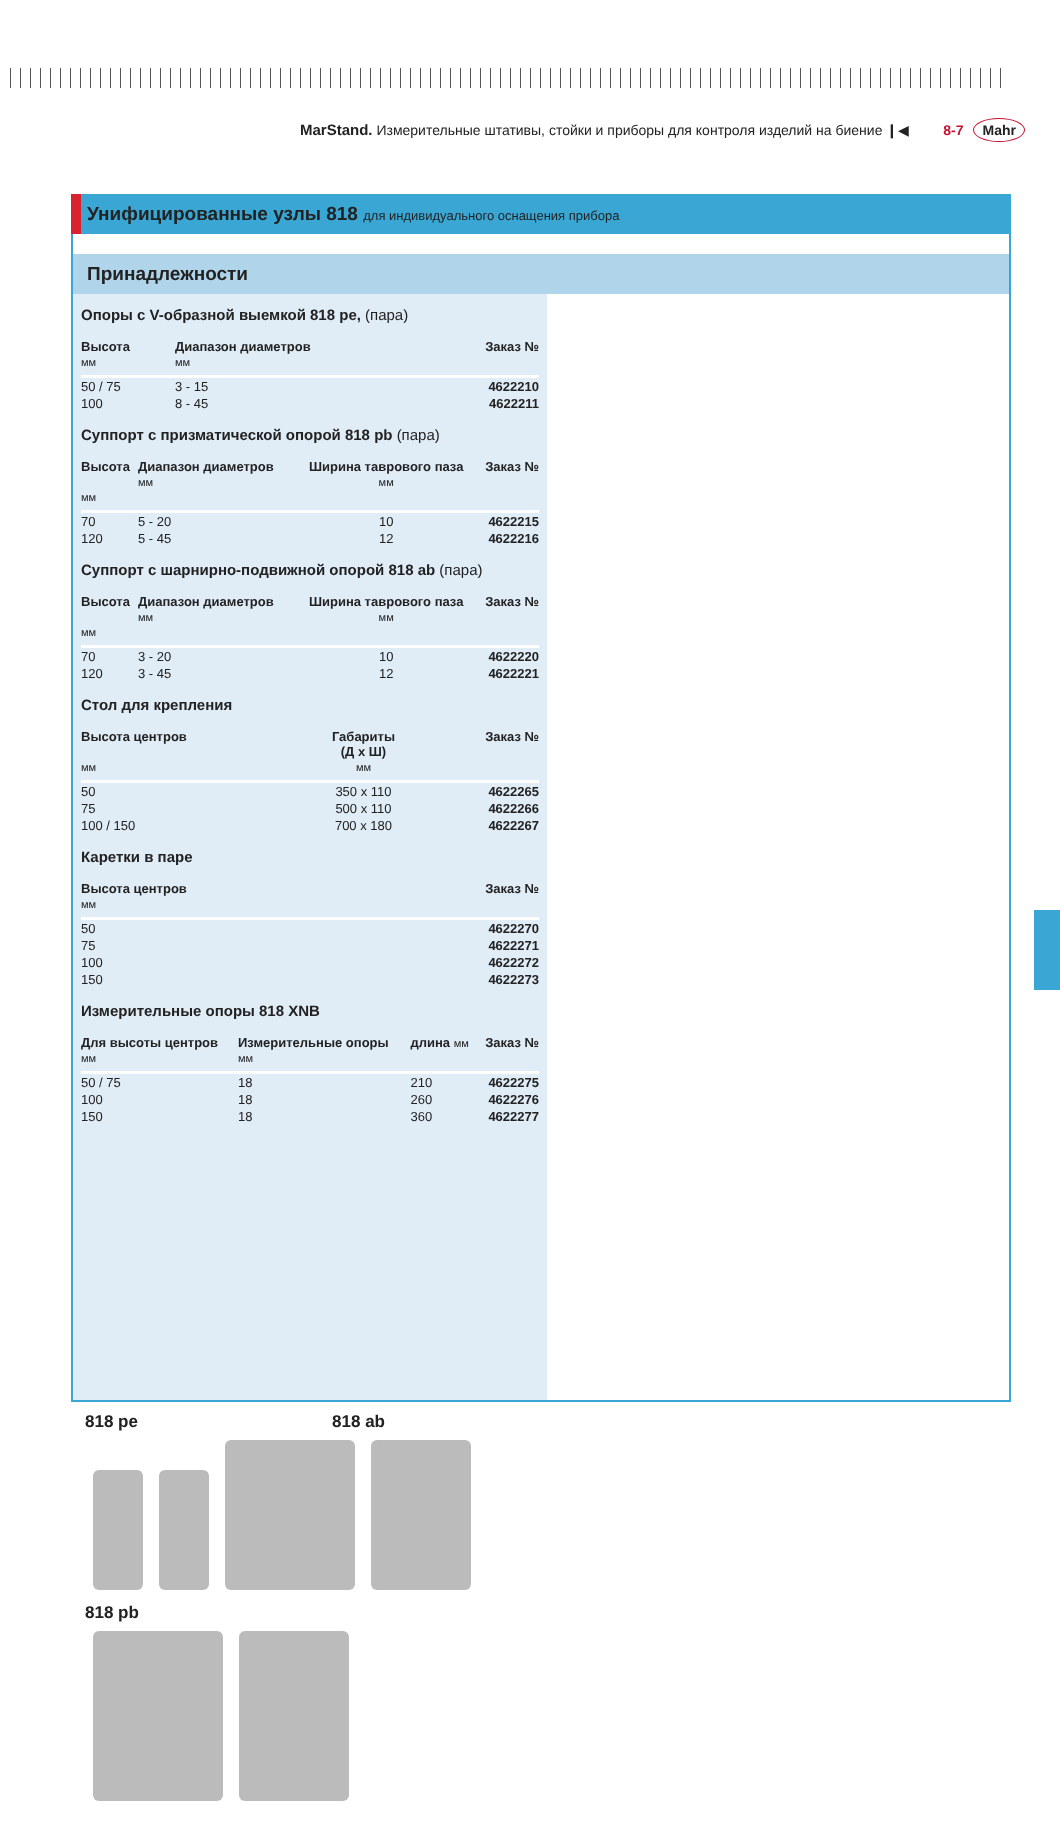MarStand. Измерительные штативы, стойки и приборы для контроля изделий на биение ❙◀ 8-7 Mahr
Унифицированные узлы 818 для индивидуального оснащения прибора
Принадлежности
Опоры с V-образной выемкой 818 pe, (пара)
| Высота мм | Диапазон диаметров мм | Заказ № |
| --- | --- | --- |
| 50 / 75 | 3 - 15 | 4622210 |
| 100 | 8 - 45 | 4622211 |
Суппорт с призматической опорой 818 pb (пара)
| Высота мм | Диапазон диаметров мм | Ширина таврового паза мм | Заказ № |
| --- | --- | --- | --- |
| 70 | 5 - 20 | 10 | 4622215 |
| 120 | 5 - 45 | 12 | 4622216 |
Суппорт с шарнирно-подвижной опорой 818 ab (пара)
| Высота мм | Диапазон диаметров мм | Ширина таврового паза мм | Заказ № |
| --- | --- | --- | --- |
| 70 | 3 - 20 | 10 | 4622220 |
| 120 | 3 - 45 | 12 | 4622221 |
Стол для крепления
| Высота центров мм | Габариты (Д x Ш) мм | Заказ № |
| --- | --- | --- |
| 50 | 350 x 110 | 4622265 |
| 75 | 500 x 110 | 4622266 |
| 100 / 150 | 700 x 180 | 4622267 |
Каретки в паре
| Высота центров мм | Заказ № |
| --- | --- |
| 50 | 4622270 |
| 75 | 4622271 |
| 100 | 4622272 |
| 150 | 4622273 |
Измерительные опоры 818 XNB
| Для высоты центров мм | Измерительные опоры мм | длина мм | Заказ № |
| --- | --- | --- | --- |
| 50 / 75 | 18 | 210 | 4622275 |
| 100 | 18 | 260 | 4622276 |
| 150 | 18 | 360 | 4622277 |
818 pe 818 ab
818 pb